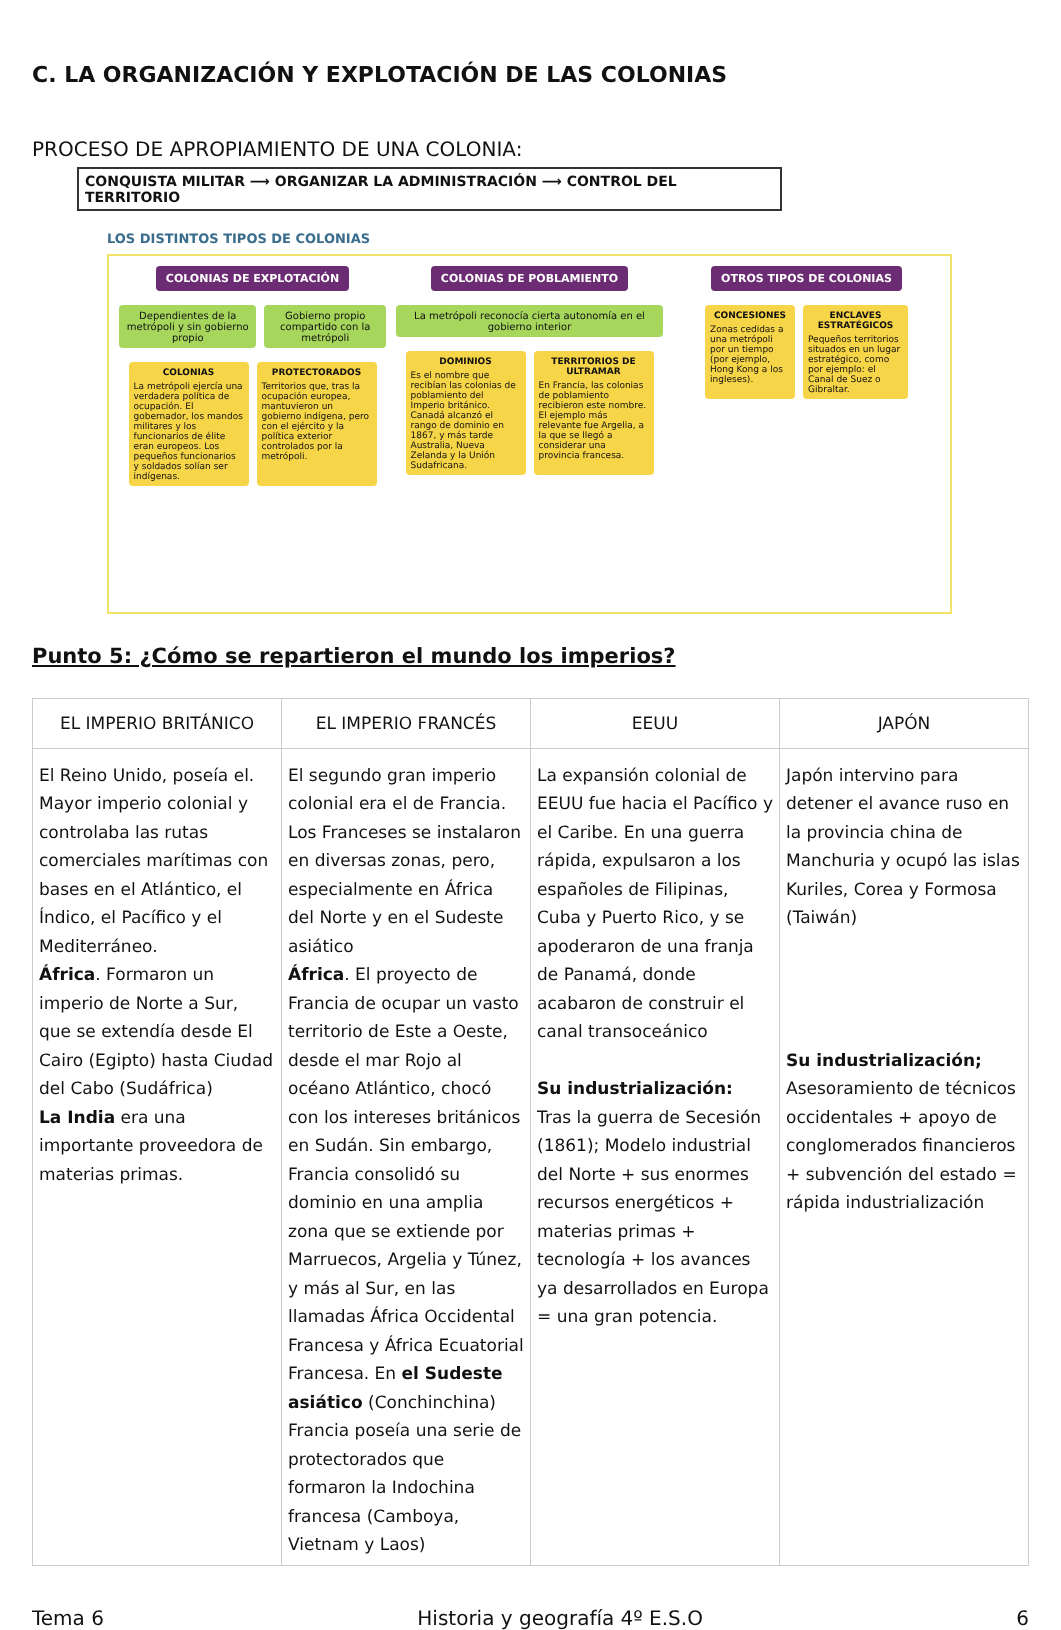C. LA ORGANIZACIÓN Y EXPLOTACIÓN DE LAS COLONIAS
PROCESO DE APROPIAMIENTO DE UNA COLONIA:
CONQUISTA MILITAR ⟶ ORGANIZAR LA ADMINISTRACIÓN ⟶ CONTROL DEL TERRITORIO
LOS DISTINTOS TIPOS DE COLONIAS
COLONIAS DE EXPLOTACIÓN
Dependientes de la metrópoli y sin gobierno propio
Gobierno propio compartido con la metrópoli
COLONIAS
La metrópoli ejercía una verdadera política de ocupación. El gobernador, los mandos militares y los funcionarios de élite eran europeos. Los pequeños funcionarios y soldados solían ser indígenas.
PROTECTORADOS
Territorios que, tras la ocupación europea, mantuvieron un gobierno indígena, pero con el ejército y la política exterior controlados por la metrópoli.
COLONIAS DE POBLAMIENTO
La metrópoli reconocía cierta autonomía en el gobierno interior
DOMINIOS
Es el nombre que recibían las colonias de poblamiento del Imperio británico. Canadá alcanzó el rango de dominio en 1867, y más tarde Australia, Nueva Zelanda y la Unión Sudafricana.
TERRITORIOS DE ULTRAMAR
En Francia, las colonias de poblamiento recibieron este nombre. El ejemplo más relevante fue Argelia, a la que se llegó a considerar una provincia francesa.
OTROS TIPOS DE COLONIAS
CONCESIONES
Zonas cedidas a una metrópoli por un tiempo (por ejemplo, Hong Kong a los ingleses).
ENCLAVES ESTRATÉGICOS
Pequeños territorios situados en un lugar estratégico, como por ejemplo: el Canal de Suez o Gibraltar.
Punto 5: ¿Cómo se repartieron el mundo los imperios?
| EL IMPERIO BRITÁNICO | EL IMPERIO FRANCÉS | EEUU | JAPÓN |
| --- | --- | --- | --- |
| El Reino Unido, poseía el. Mayor imperio colonial y controlaba las rutas comerciales marítimas con bases en el Atlántico, el Índico, el Pacífico y el Mediterráneo. África . Formaron un imperio de Norte a Sur, que se extendía desde El Cairo (Egipto) hasta Ciudad del Cabo (Sudáfrica) La India era una importante proveedora de materias primas. | El segundo gran imperio colonial era el de Francia. Los Franceses se instalaron en diversas zonas, pero, especialmente en África del Norte y en el Sudeste asiático África . El proyecto de Francia de ocupar un vasto territorio de Este a Oeste, desde el mar Rojo al océano Atlántico, chocó con los intereses británicos en Sudán. Sin embargo, Francia consolidó su dominio en una amplia zona que se extiende por Marruecos, Argelia y Túnez, y más al Sur, en las llamadas África Occidental Francesa y África Ecuatorial Francesa. En el Sudeste asiático (Conchinchina) Francia poseía una serie de protectorados que formaron la Indochina francesa (Camboya, Vietnam y Laos) | La expansión colonial de EEUU fue hacia el Pacífico y el Caribe. En una guerra rápida, expulsaron a los españoles de Filipinas, Cuba y Puerto Rico, y se apoderaron de una franja de Panamá, donde acabaron de construir el canal transoceánico Su industrialización: Tras la guerra de Secesión (1861); Modelo industrial del Norte + sus enormes recursos energéticos + materias primas + tecnología + los avances ya desarrollados en Europa = una gran potencia. | Japón intervino para detener el avance ruso en la provincia china de Manchuria y ocupó las islas Kuriles, Corea y Formosa (Taiwán) Su industrialización; Asesoramiento de técnicos occidentales + apoyo de conglomerados financieros + subvención del estado = rápida industrialización |
Tema 6 Historia y geografía 4º E.S.O 6